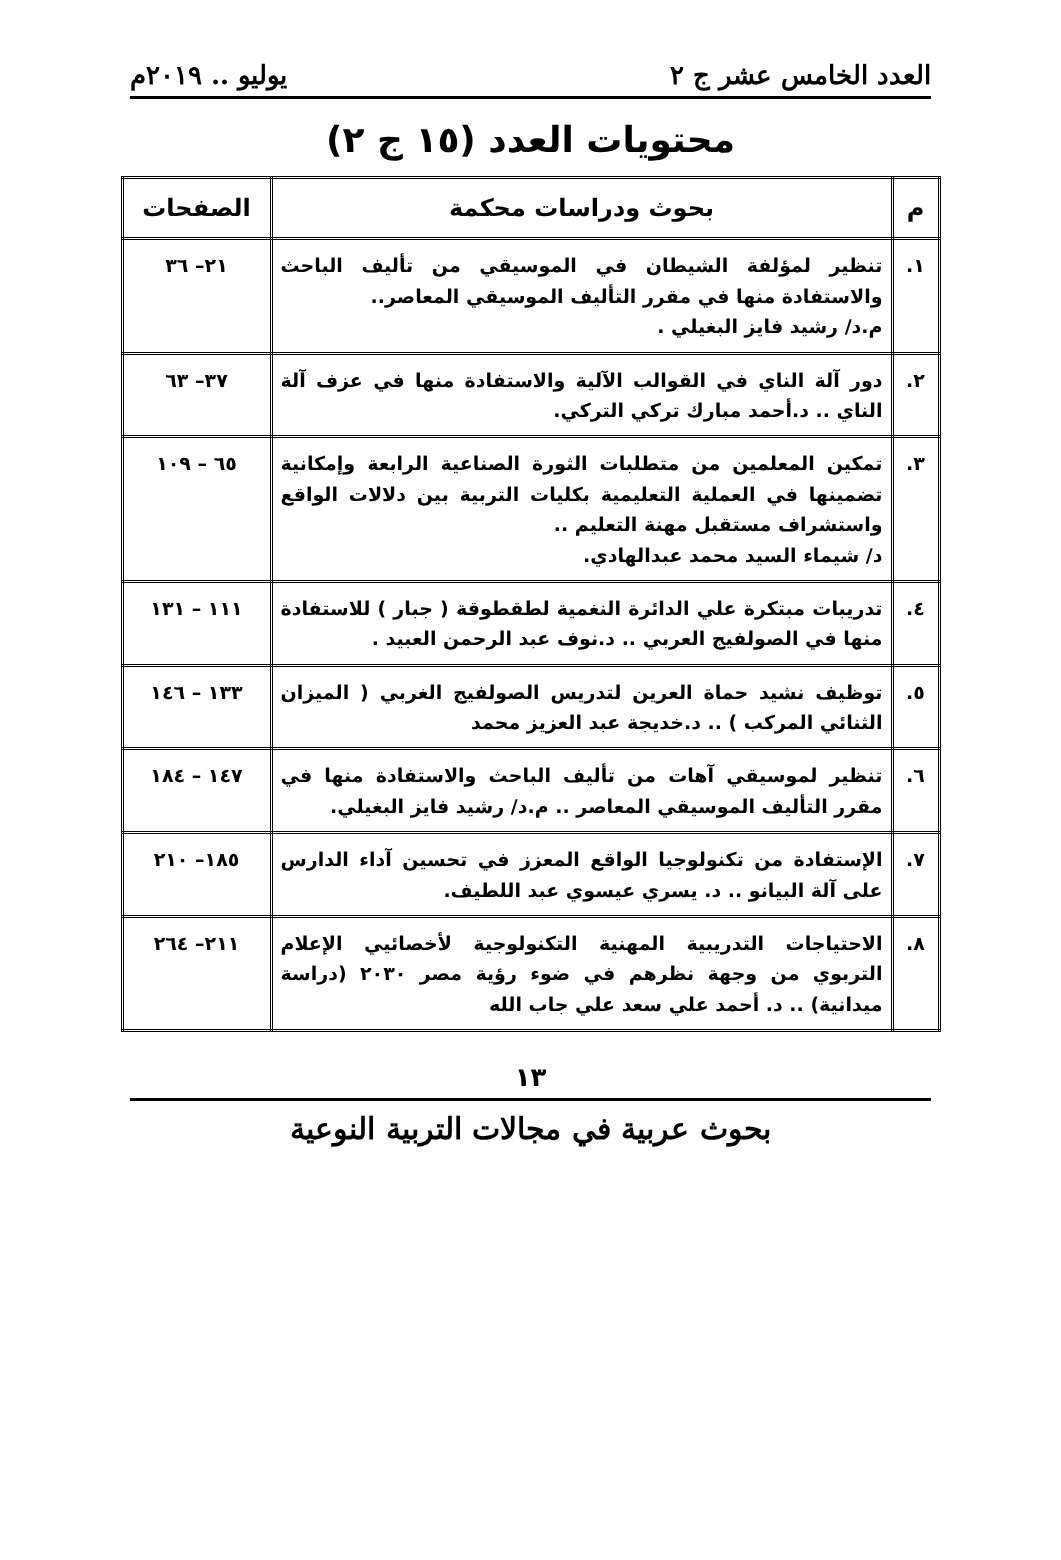العدد الخامس عشر ج ٢ يوليو .. ٢٠١٩م
محتويات العدد (١٥ ج ٢)
| م | بحوث ودراسات محكمة | الصفحات |
| --- | --- | --- |
| ١. | تنظير لمؤلفة الشيطان في الموسيقي من تأليف الباحث والاستفادة منها في مقرر التأليف الموسيقي المعاصر.. م.د/ رشيد فايز البغيلي . | ٢١– ٣٦ |
| ٢. | دور آلة الناي في القوالب الآلية والاستفادة منها في عزف آلة الناي .. د.أحمد مبارك تركي التركي. | ٣٧– ٦٣ |
| ٣. | تمكين المعلمين من متطلبات الثورة الصناعية الرابعة وإمكانية تضمينها في العملية التعليمية بكليات التربية بين دلالات الواقع واستشراف مستقبل مهنة التعليم .. د/ شيماء السيد محمد عبدالهادي. | ٦٥ – ١٠٩ |
| ٤. | تدريبات مبتكرة علي الدائرة النغمية لطقطوقة ( جبار ) للاستفادة منها في الصولفيج العربي .. د.نوف عبد الرحمن العبيد . | ١١١ – ١٣١ |
| ٥. | توظيف نشيد حماة العرين لتدريس الصولفيج الغربي ( الميزان الثنائي المركب ) .. د.خديجة عبد العزيز محمد | ١٣٣ – ١٤٦ |
| ٦. | تنظير لموسيقي آهات من تأليف الباحث والاستفادة منها في مقرر التأليف الموسيقي المعاصر .. م.د/ رشيد فايز البغيلي. | ١٤٧ – ١٨٤ |
| ٧. | الإستفادة من تكنولوجيا الواقع المعزز في تحسين آداء الدارس على آلة البيانو .. د. يسري عيسوي عبد اللطيف. | ١٨٥– ٢١٠ |
| ٨. | الاحتياجات التدريبية المهنية التكنولوجية لأخصائيي الإعلام التربوي من وجهة نظرهم في ضوء رؤية مصر ٢٠٣٠ (دراسة ميدانية) .. د. أحمد علي سعد علي جاب الله | ٢١١– ٢٦٤ |
١٣
بحوث عربية في مجالات التربية النوعية